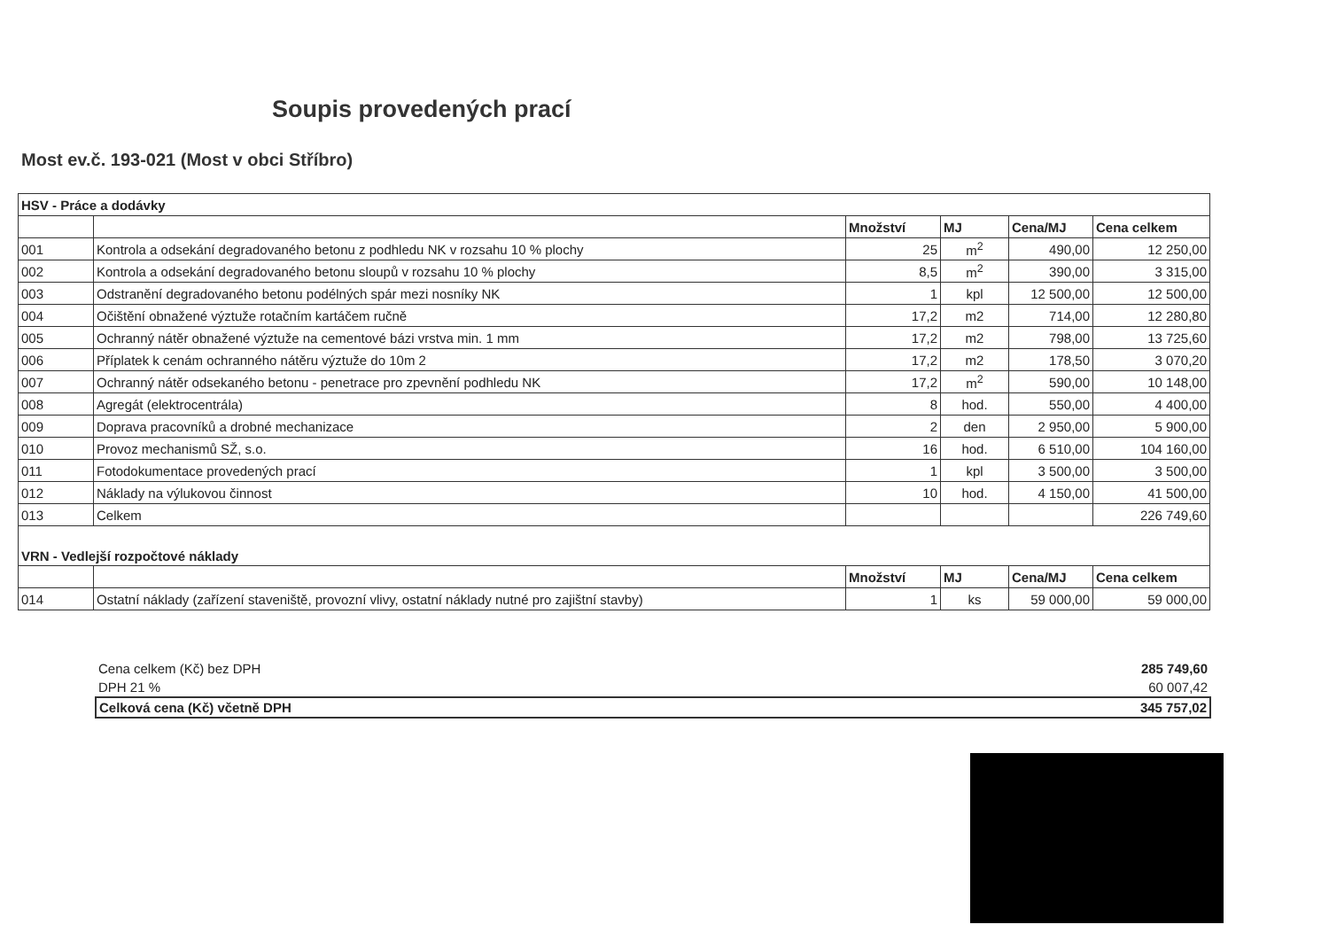Soupis provedených prací
Most ev.č. 193-021 (Most v obci Stříbro)
| HSV - Práce a dodávky | | | | | |
| | | Množství | MJ | Cena/MJ | Cena celkem |
| 001 | Kontrola a odsekání degradovaného betonu z podhledu NK v rozsahu 10 % plochy | 25 | m<sup>2</sup> | 490,00 | 12 250,00 |
| 002 | Kontrola a odsekání degradovaného betonu sloupů v rozsahu 10 % plochy | 8,5 | m<sup>2</sup> | 390,00 | 3 315,00 |
| 003 | Odstranění degradovaného betonu podélných spár mezi nosníky NK | 1 | kpl | 12 500,00 | 12 500,00 |
| 004 | Očištění obnažené výztuže rotačním kartáčem ručně | 17,2 | m2 | 714,00 | 12 280,80 |
| 005 | Ochranný nátěr obnažené výztuže na cementové bázi vrstva min. 1 mm | 17,2 | m2 | 798,00 | 13 725,60 |
| 006 | Příplatek k cenám ochranného nátěru výztuže do 10m 2 | 17,2 | m2 | 178,50 | 3 070,20 |
| 007 | Ochranný nátěr odsekaného betonu - penetrace pro zpevnění podhledu NK | 17,2 | m<sup>2</sup> | 590,00 | 10 148,00 |
| 008 | Agregát (elektrocentrála) | 8 | hod. | 550,00 | 4 400,00 |
| 009 | Doprava pracovníků a drobné mechanizace | 2 | den | 2 950,00 | 5 900,00 |
| 010 | Provoz mechanismů SŽ, s.o. | 16 | hod. | 6 510,00 | 104 160,00 |
| 011 | Fotodokumentace provedených prací | 1 | kpl | 3 500,00 | 3 500,00 |
| 012 | Náklady na výlukovou činnost | 10 | hod. | 4 150,00 | 41 500,00 |
| 013 | Celkem | | | | 226 749,60 |
| VRN - Vedlejší rozpočtové náklady | | | | | |
| | | Množství | MJ | Cena/MJ | Cena celkem |
| 014 | Ostatní náklady (zařízení staveniště, provozní vlivy, ostatní náklady nutné pro zajištní stavby) | 1 | ks | 59 000,00 | 59 000,00 |
| Cena celkem (Kč) bez DPH | 285 749,60 |
| DPH 21 % | 60 007,42 |
| Celková cena (Kč) včetně DPH | 345 757,02 |